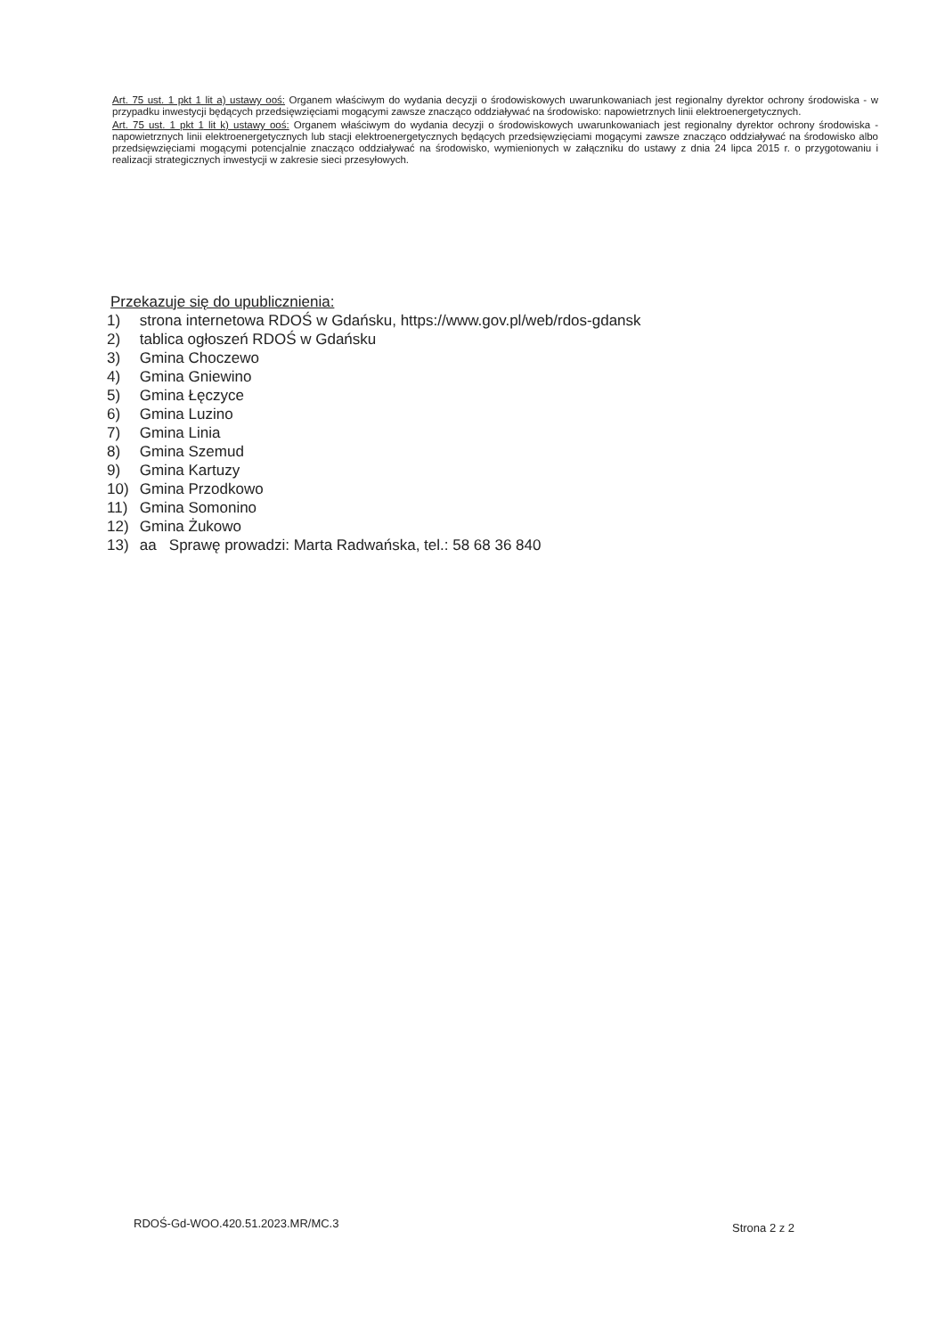Art. 75 ust. 1 pkt 1 lit a) ustawy ooś: Organem właściwym do wydania decyzji o środowiskowych uwarunkowaniach jest regionalny dyrektor ochrony środowiska - w przypadku inwestycji będących przedsięwzięciami mogącymi zawsze znacząco oddziaływać na środowisko: napowietrznych linii elektroenergetycznych.
Art. 75 ust. 1 pkt 1 lit k) ustawy ooś: Organem właściwym do wydania decyzji o środowiskowych uwarunkowaniach jest regionalny dyrektor ochrony środowiska - napowietrznych linii elektroenergetycznych lub stacji elektroenergetycznych będących przedsięwzięciami mogącymi zawsze znacząco oddziaływać na środowisko albo przedsięwzięciami mogącymi potencjalnie znacząco oddziaływać na środowisko, wymienionych w załączniku do ustawy z dnia 24 lipca 2015 r. o przygotowaniu i realizacji strategicznych inwestycji w zakresie sieci przesyłowych.
Przekazuje się do upublicznienia:
1) strona internetowa RDOŚ w Gdańsku, https://www.gov.pl/web/rdos-gdansk
2) tablica ogłoszeń RDOŚ w Gdańsku
3) Gmina Choczewo
4) Gmina Gniewino
5) Gmina Łęczyce
6) Gmina Luzino
7) Gmina Linia
8) Gmina Szemud
9) Gmina Kartuzy
10) Gmina Przodkowo
11) Gmina Somonino
12) Gmina Żukowo
13) aa Sprawę prowadzi: Marta Radwańska, tel.: 58 68 36 840
RDOŚ-Gd-WOO.420.51.2023.MR/MC.3
Strona 2 z 2